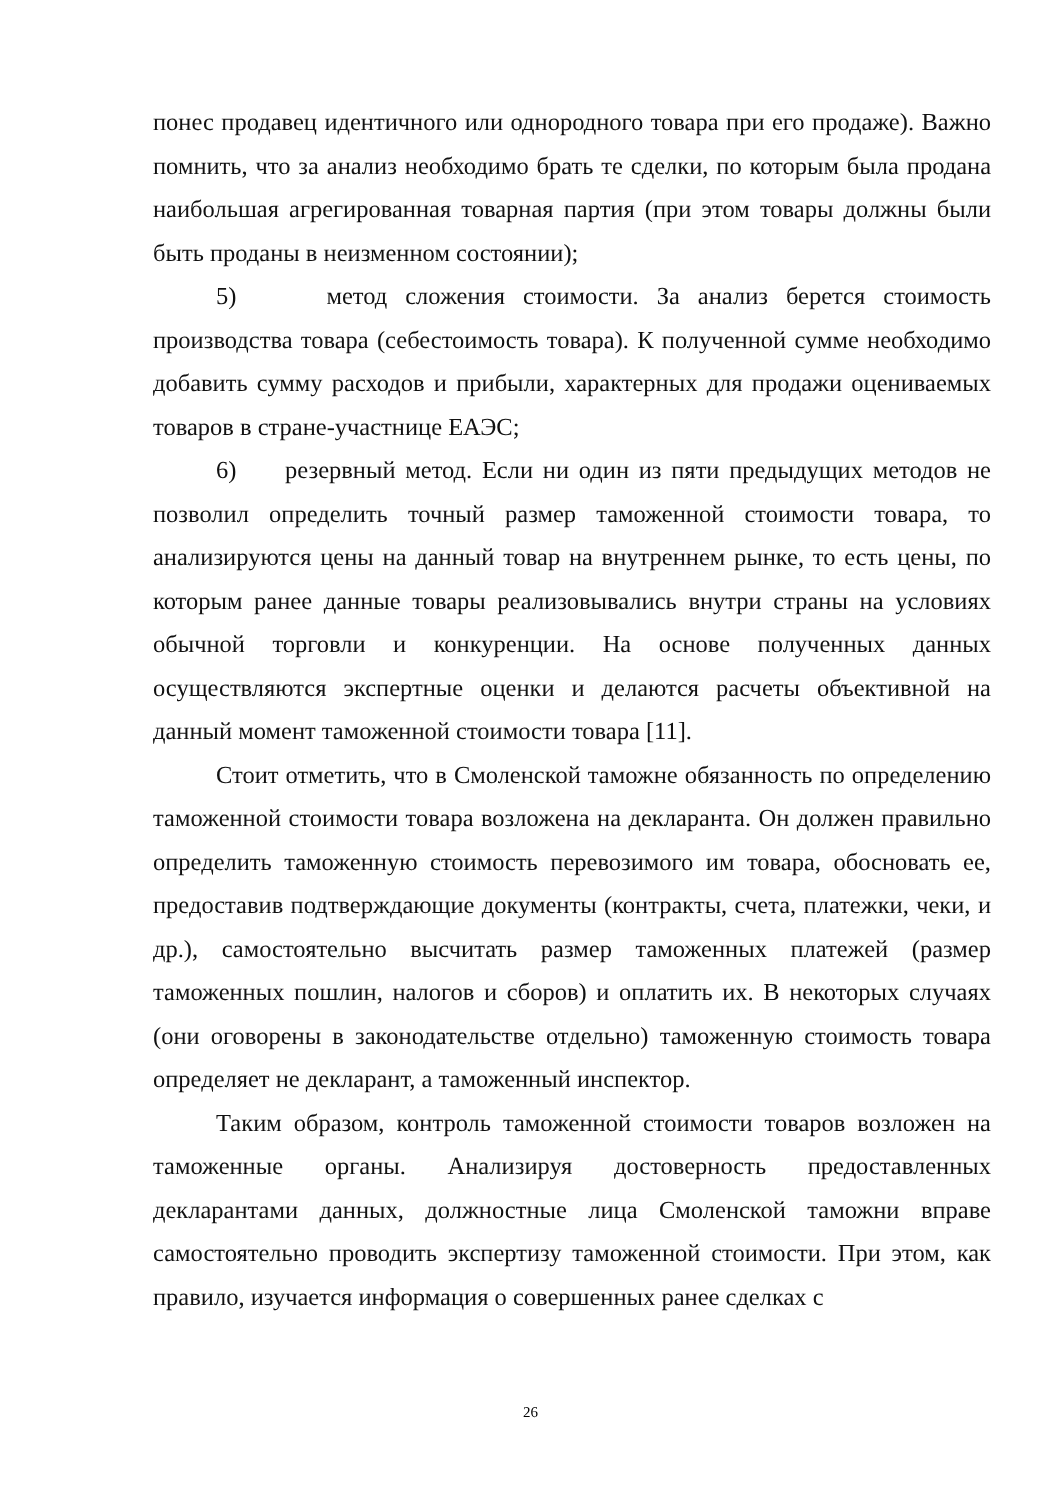понес продавец идентичного или однородного товара при его продаже). Важно помнить, что за анализ необходимо брать те сделки, по которым была продана наибольшая агрегированная товарная партия (при этом товары должны были быть проданы в неизменном состоянии);
5) метод сложения стоимости. За анализ берется стоимость производства товара (себестоимость товара). К полученной сумме необходимо добавить сумму расходов и прибыли, характерных для продажи оцениваемых товаров в стране-участнице ЕАЭС;
6) резервный метод. Если ни один из пяти предыдущих методов не позволил определить точный размер таможенной стоимости товара, то анализируются цены на данный товар на внутреннем рынке, то есть цены, по которым ранее данные товары реализовывались внутри страны на условиях обычной торговли и конкуренции. На основе полученных данных осуществляются экспертные оценки и делаются расчеты объективной на данный момент таможенной стоимости товара [11].
Стоит отметить, что в Смоленской таможне обязанность по определению таможенной стоимости товара возложена на декларанта. Он должен правильно определить таможенную стоимость перевозимого им товара, обосновать ее, предоставив подтверждающие документы (контракты, счета, платежки, чеки, и др.), самостоятельно высчитать размер таможенных платежей (размер таможенных пошлин, налогов и сборов) и оплатить их. В некоторых случаях (они оговорены в законодательстве отдельно) таможенную стоимость товара определяет не декларант, а таможенный инспектор.
Таким образом, контроль таможенной стоимости товаров возложен на таможенные органы. Анализируя достоверность предоставленных декларантами данных, должностные лица Смоленской таможни вправе самостоятельно проводить экспертизу таможенной стоимости. При этом, как правило, изучается информация о совершенных ранее сделках с
26